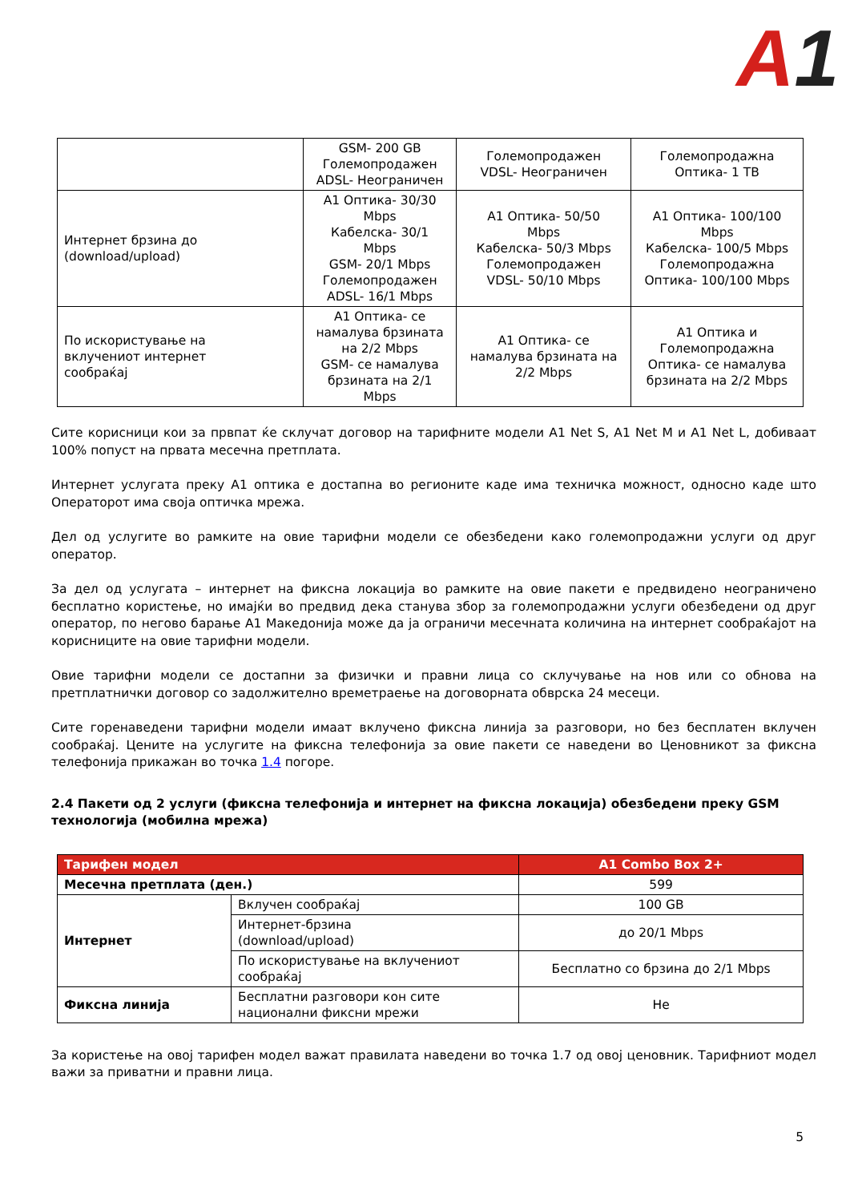A 1
| | GSM- 200 GB Големопродажен ADSL- Неограничен | Големопродажен VDSL- Неограничен | Големопродажна Оптика- 1 TB |
| Интернет брзина до (download/upload) | A1 Оптика- 30/30 Mbps Кабелска- 30/1 Mbps GSM- 20/1 Mbps Големопродажен ADSL- 16/1 Mbps | A1 Оптика- 50/50 Mbps Кабелска- 50/3 Mbps Големопродажен VDSL- 50/10 Mbps | A1 Оптика- 100/100 Mbps Кабелска- 100/5 Mbps Големопродажна Оптика- 100/100 Mbps |
| По искористување на вклучениот интернет сообраќај | A1 Оптика- се намалува брзината на 2/2 Mbps GSM- се намалува брзината на 2/1 Mbps | A1 Оптика- се намалува брзината на 2/2 Mbps | A1 Оптика и Големопродажна Оптика- се намалува брзината на 2/2 Mbps |
Сите корисници кои за првпат ќе склучат договор на тарифните модели A1 Net S, A1 Net M и A1 Net L, добиваат 100% попуст на првата месечна претплата.
Интернет услугата преку А1 оптика е достапна во регионите каде има техничка можност, односно каде што Операторот има своја оптичка мрежа.
Дел од услугите во рамките на овие тарифни модели се обезбедени како големопродажни услуги од друг оператор.
За дел од услугата – интернет на фиксна локација во рамките на овие пакети е предвидено неограничено бесплатно користење, но имајќи во предвид дека станува збор за големопродажни услуги обезбедени од друг оператор, по негово барање А1 Македонија може да ја ограничи месечната количина на интернет сообраќајот на корисниците на овие тарифни модели.
Овие тарифни модели се достапни за физички и правни лица со склучување на нов или со обнова на претплатнички договор со задолжително времетраење на договорната обврска 24 месеци.
Сите горенаведени тарифни модели имаат вклучено фиксна линија за разговори, но без бесплатен вклучен сообраќај. Цените на услугите на фиксна телефонија за овие пакети се наведени во Ценовникот за фиксна телефонија прикажан во точка 1.4 погоре.
2.4 Пакети од 2 услуги (фиксна телефонија и интернет на фиксна локација) обезбедени преку GSM технологија (мобилна мрежа)
| Тарифен модел | | A1 Combo Box 2+ |
| --- | --- | --- |
| Месечна претплата (ден.) | | 599 |
| Интернет | Вклучен сообраќај | 100 GB |
| | Интернет-брзина (download/upload) | до 20/1 Mbps |
| | По искористување на вклучениот сообраќај | Бесплатно со брзина до 2/1 Mbps |
| Фиксна линија | Бесплатни разговори кон сите национални фиксни мрежи | Не |
За користење на овој тарифен модел важат правилата наведени во точка 1.7 од овој ценовник. Тарифниот модел важи за приватни и правни лица.
5